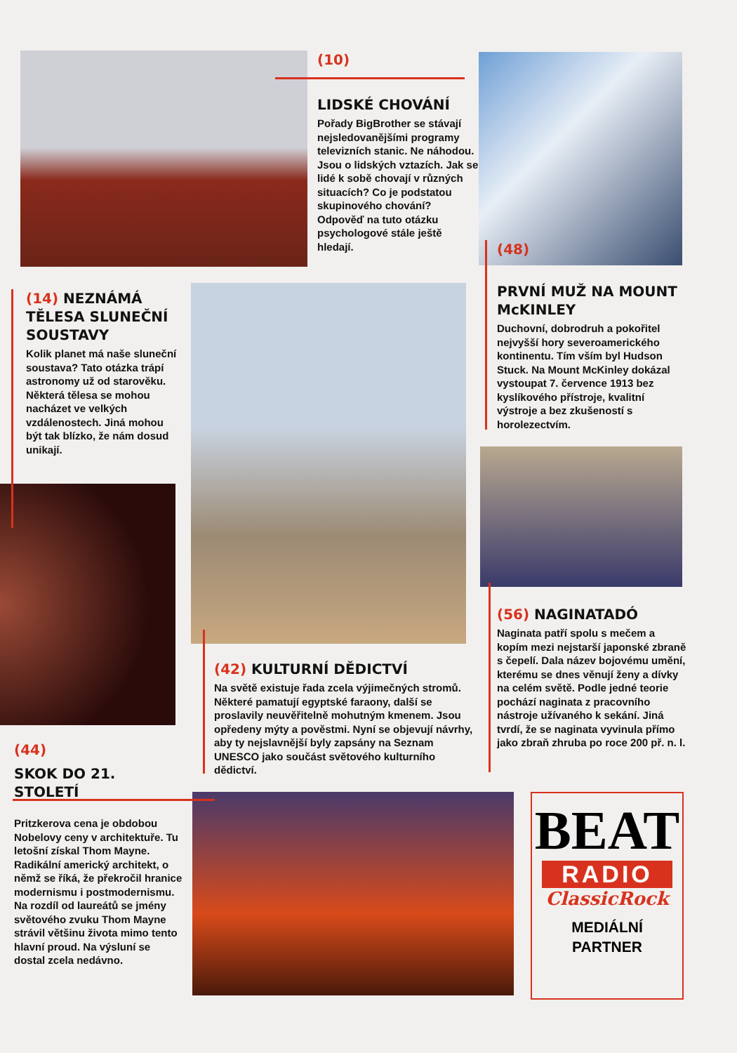(10)
LIDSKÉ CHOVÁNÍ
Pořady BigBrother se stávají nejsledovanějšími programy televizních stanic. Ne náhodou. Jsou o lidských vztazích. Jak se lidé k sobě chovají v různých situacích? Co je podstatou skupinového chování? Odpověď na tuto otázku psychologové stále ještě hledají.
(48)
PRVNÍ MUŽ NA MOUNT McKINLEY
Duchovní, dobrodruh a pokořitel nejvyšší hory severoamerického kontinentu. Tím vším byl Hudson Stuck. Na Mount McKinley dokázal vystoupat 7. července 1913 bez kyslíkového přístroje, kvalitní výstroje a bez zkušeností s horolezectvím.
(14) NEZNÁMÁ TĚLESA SLUNEČNÍ SOUSTAVY
Kolik planet má naše sluneční soustava? Tato otázka trápí astronomy už od starověku. Některá tělesa se mohou nacházet ve velkých vzdálenostech. Jiná mohou být tak blízko, že nám dosud unikají.
(56) NAGINATADÓ
Naginata patří spolu s mečem a kopím mezi nejstarší japonské zbraně s čepelí. Dala název bojovému umění, kterému se dnes věnují ženy a dívky na celém světě. Podle jedné teorie pochází naginata z pracovního nástroje užívaného k sekání. Jiná tvrdí, že se naginata vyvinula přímo jako zbraň zhruba po roce 200 př. n. l.
(42) KULTURNÍ DĚDICTVÍ
Na světě existuje řada zcela výjimečných stromů. Některé pamatují egyptské faraony, další se proslavily neuvěřitelně mohutným kmenem. Jsou opředeny mýty a pověstmi. Nyní se objevují návrhy, aby ty nejslavnější byly zapsány na Seznam UNESCO jako součást světového kulturního dědictví.
(44)
SKOK DO 21. STOLETÍ
Pritzkerova cena je obdobou Nobelovy ceny v architektuře. Tu letošní získal Thom Mayne. Radikální americký architekt, o němž se říká, že překročil hranice modernismu i postmodernismu. Na rozdíl od laureátů se jmény světového zvuku Thom Mayne strávil většinu života mimo tento hlavní proud. Na výsluní se dostal zcela nedávno.
BEAT
RADIO
ClassicRock
MEDIÁLNÍ
PARTNER